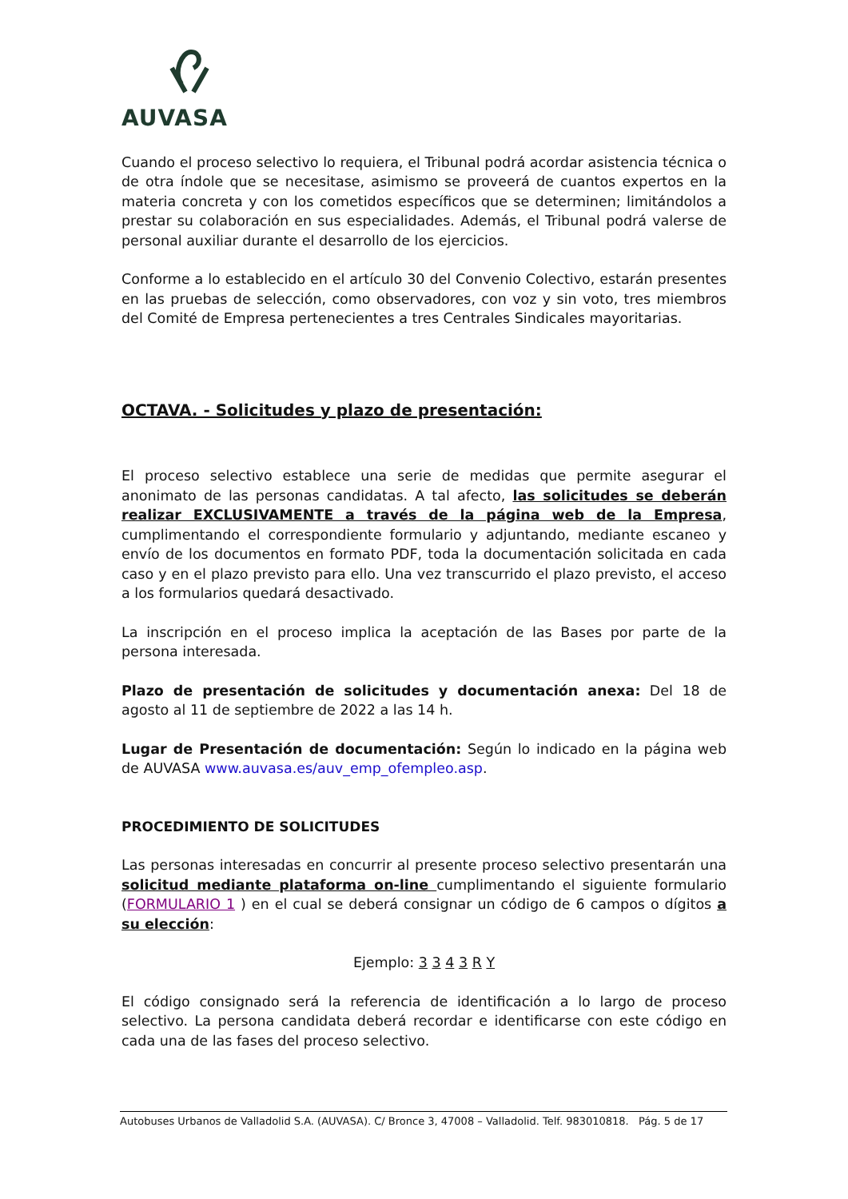AUVASA
Cuando el proceso selectivo lo requiera, el Tribunal podrá acordar asistencia técnica o de otra índole que se necesitase, asimismo se proveerá de cuantos expertos en la materia concreta y con los cometidos específicos que se determinen; limitándolos a prestar su colaboración en sus especialidades. Además, el Tribunal podrá valerse de personal auxiliar durante el desarrollo de los ejercicios.
Conforme a lo establecido en el artículo 30 del Convenio Colectivo, estarán presentes en las pruebas de selección, como observadores, con voz y sin voto, tres miembros del Comité de Empresa pertenecientes a tres Centrales Sindicales mayoritarias.
OCTAVA. - Solicitudes y plazo de presentación:
El proceso selectivo establece una serie de medidas que permite asegurar el anonimato de las personas candidatas. A tal afecto, las solicitudes se deberán realizar EXCLUSIVAMENTE a través de la página web de la Empresa, cumplimentando el correspondiente formulario y adjuntando, mediante escaneo y envío de los documentos en formato PDF, toda la documentación solicitada en cada caso y en el plazo previsto para ello. Una vez transcurrido el plazo previsto, el acceso a los formularios quedará desactivado.
La inscripción en el proceso implica la aceptación de las Bases por parte de la persona interesada.
Plazo de presentación de solicitudes y documentación anexa: Del 18 de agosto al 11 de septiembre de 2022 a las 14 h.
Lugar de Presentación de documentación: Según lo indicado en la página web de AUVASA www.auvasa.es/auv_emp_ofempleo.asp.
PROCEDIMIENTO DE SOLICITUDES
Las personas interesadas en concurrir al presente proceso selectivo presentarán una solicitud mediante plataforma on-line cumplimentando el siguiente formulario (FORMULARIO 1 ) en el cual se deberá consignar un código de 6 campos o dígitos a su elección:
Ejemplo: 3 3 4 3 R Y
El código consignado será la referencia de identificación a lo largo de proceso selectivo. La persona candidata deberá recordar e identificarse con este código en cada una de las fases del proceso selectivo.
Autobuses Urbanos de Valladolid S.A. (AUVASA). C/ Bronce 3, 47008 – Valladolid. Telf. 983010818. Pág. 5 de 17